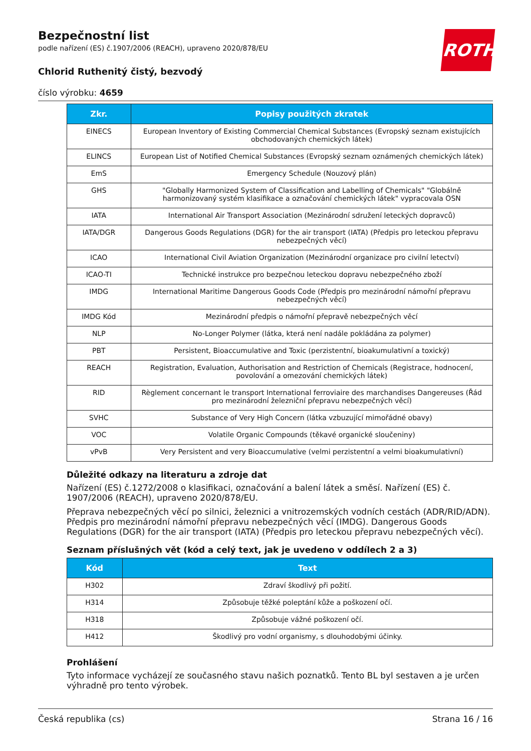ROTH
Bezpečnostní list
podle nařízení (ES) č.1907/2006 (REACH), upraveno 2020/878/EU
Chlorid Ruthenitý čistý, bezvodý
číslo výrobku: 4659
| Zkr. | Popisy použitých zkratek |
| --- | --- |
| EINECS | European Inventory of Existing Commercial Chemical Substances (Evropský seznam existujících obchodovaných chemických látek) |
| ELINCS | European List of Notified Chemical Substances (Evropský seznam oznámených chemických látek) |
| EmS | Emergency Schedule (Nouzový plán) |
| GHS | "Globally Harmonized System of Classification and Labelling of Chemicals" "Globálně harmonizovaný systém klasifikace a označování chemických látek" vypracovala OSN |
| IATA | International Air Transport Association (Mezinárodní sdružení leteckých dopravců) |
| IATA/DGR | Dangerous Goods Regulations (DGR) for the air transport (IATA) (Předpis pro leteckou přepravu nebezpečných věcí) |
| ICAO | International Civil Aviation Organization (Mezinárodní organizace pro civilní letectví) |
| ICAO-TI | Technické instrukce pro bezpečnou leteckou dopravu nebezpečného zboží |
| IMDG | International Maritime Dangerous Goods Code (Předpis pro mezinárodní námořní přepravu nebezpečných věcí) |
| IMDG Kód | Mezinárodní předpis o námořní přepravě nebezpečných věcí |
| NLP | No-Longer Polymer (látka, která není nadále pokládána za polymer) |
| PBT | Persistent, Bioaccumulative and Toxic (perzistentní, bioakumulativní a toxický) |
| REACH | Registration, Evaluation, Authorisation and Restriction of Chemicals (Registrace, hodnocení, povolování a omezování chemických látek) |
| RID | Règlement concernant le transport International ferroviaire des marchandises Dangereuses (Řád pro mezinárodní železniční přepravu nebezpečných věcí) |
| SVHC | Substance of Very High Concern (látka vzbuzující mimořádné obavy) |
| VOC | Volatile Organic Compounds (těkavé organické sloučeniny) |
| vPvB | Very Persistent and very Bioaccumulative (velmi perzistentní a velmi bioakumulativní) |
Důležité odkazy na literaturu a zdroje dat
Nařízení (ES) č.1272/2008 o klasifikaci, označování a balení látek a směsí. Nařízení (ES) č. 1907/2006 (REACH), upraveno 2020/878/EU.
Přeprava nebezpečných věcí po silnici, železnici a vnitrozemských vodních cestách (ADR/RID/ADN). Předpis pro mezinárodní námořní přepravu nebezpečných věcí (IMDG). Dangerous Goods Regulations (DGR) for the air transport (IATA) (Předpis pro leteckou přepravu nebezpečných věcí).
Seznam příslušných vět (kód a celý text, jak je uvedeno v oddílech 2 a 3)
| Kód | Text |
| --- | --- |
| H302 | Zdraví škodlivý při požití. |
| H314 | Způsobuje těžké poleptání kůže a poškození očí. |
| H318 | Způsobuje vážné poškození očí. |
| H412 | Škodlivý pro vodní organismy, s dlouhodobými účinky. |
Prohlášení
Tyto informace vycházejí ze současného stavu našich poznatků. Tento BL byl sestaven a je určen výhradně pro tento výrobek.
Česká republika (cs) Strana 16 / 16